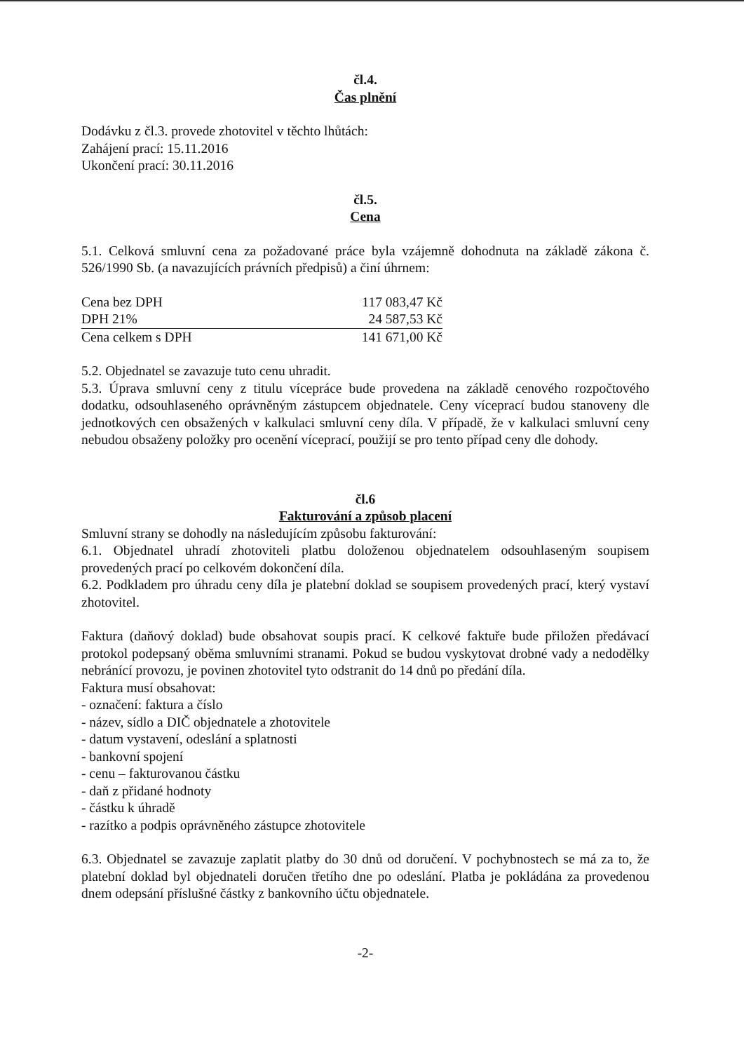čl.4.
Čas plnění
Dodávku z čl.3. provede zhotovitel v těchto lhůtách:
Zahájení prací: 15.11.2016
Ukončení prací: 30.11.2016
čl.5.
Cena
5.1. Celková smluvní cena za požadované práce byla vzájemně dohodnuta na základě zákona č. 526/1990 Sb. (a navazujících právních předpisů) a činí úhrnem:
| Cena bez DPH | 117 083,47 Kč |
| DPH 21% | 24 587,53 Kč |
| Cena celkem s DPH | 141 671,00 Kč |
5.2. Objednatel se zavazuje tuto cenu uhradit.
5.3. Úprava smluvní ceny z titulu vícepráce bude provedena na základě cenového rozpočtového dodatku, odsouhlaseného oprávněným zástupcem objednatele. Ceny víceprací budou stanoveny dle jednotkových cen obsažených v kalkulaci smluvní ceny díla. V případě, že v kalkulaci smluvní ceny nebudou obsaženy položky pro ocenění víceprací, použijí se pro tento případ ceny dle dohody.
čl.6
Fakturování a způsob placení
Smluvní strany se dohodly na následujícím způsobu fakturování:
6.1. Objednatel uhradí zhotoviteli platbu doloženou objednatelem odsouhlaseným soupisem provedených prací po celkovém dokončení díla.
6.2. Podkladem pro úhradu ceny díla je platební doklad se soupisem provedených prací, který vystaví zhotovitel.
Faktura (daňový doklad) bude obsahovat soupis prací. K celkové faktuře bude přiložen předávací protokol podepsaný oběma smluvními stranami. Pokud se budou vyskytovat drobné vady a nedodělky nebránící provozu, je povinen zhotovitel tyto odstranit do 14 dnů po předání díla.
Faktura musí obsahovat:
- označení: faktura a číslo
- název, sídlo a DIČ objednatele a zhotovitele
- datum vystavení, odeslání a splatnosti
- bankovní spojení
- cenu – fakturovanou částku
- daň z přidané hodnoty
- částku k úhradě
- razítko a podpis oprávněného zástupce zhotovitele
6.3. Objednatel se zavazuje zaplatit platby do 30 dnů od doručení. V pochybnostech se má za to, že platební doklad byl objednateli doručen třetího dne po odeslání. Platba je pokládána za provedenou dnem odepsání příslušné částky z bankovního účtu objednatele.
-2-